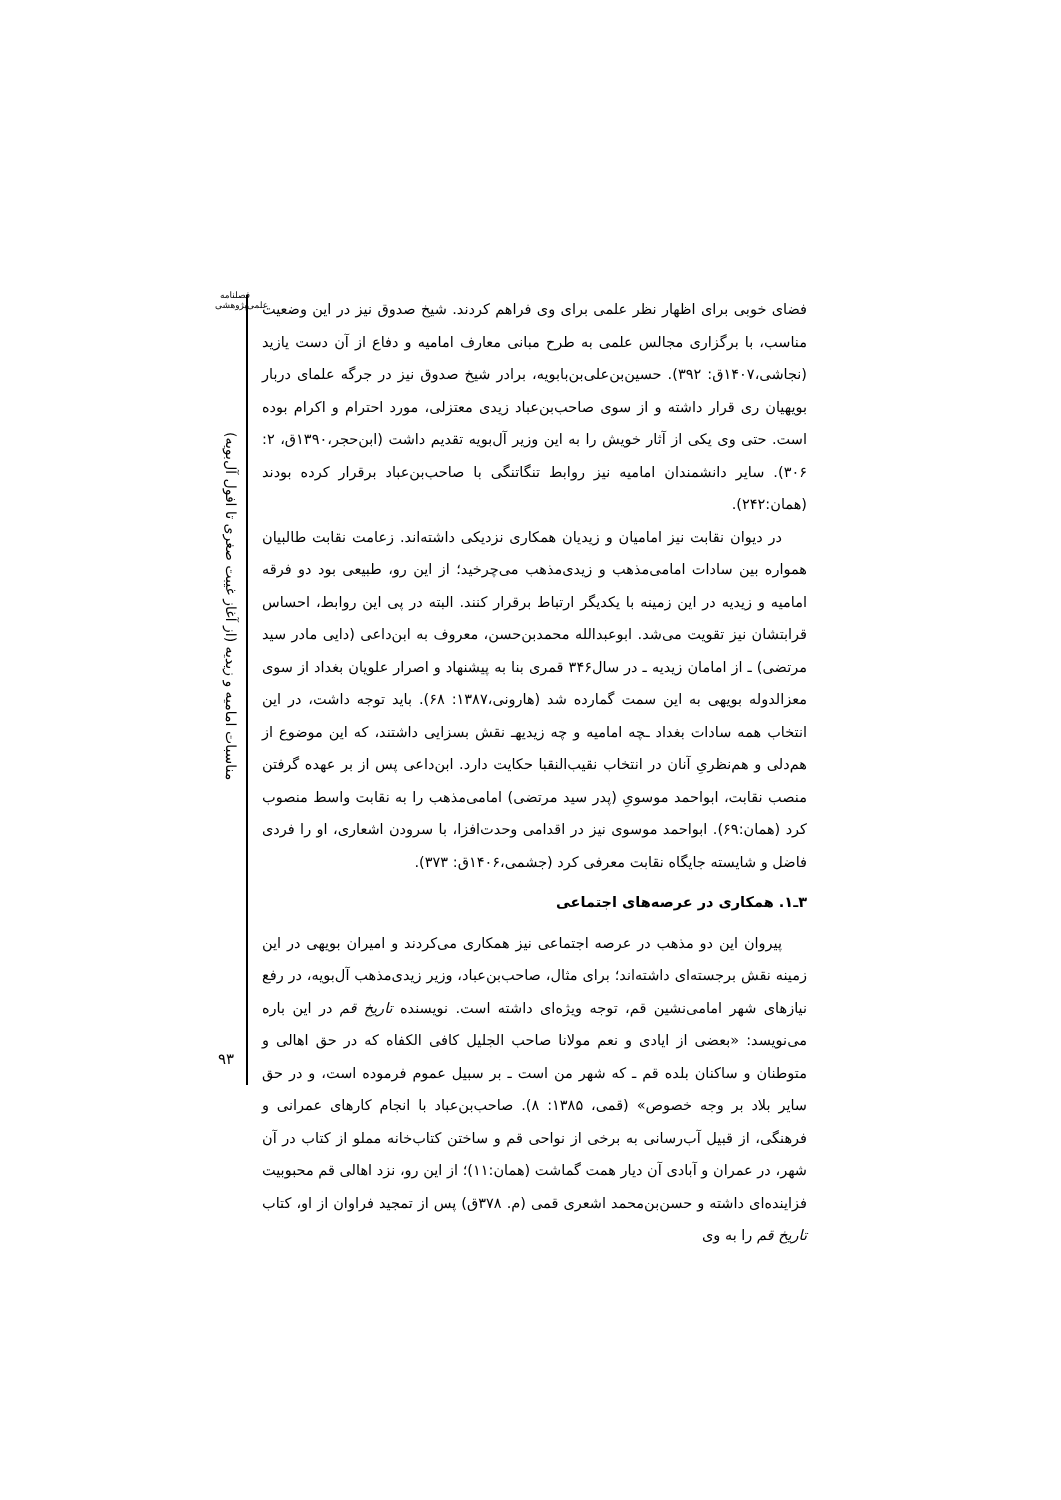فصلنامه علمی‌پژوهشی
مناسبات امامیه و زیدیه (از آغاز غیبت صغری تا افول آل‌بویه)
۹۳
فضای خوبی برای اظهار نظر علمی برای وی فراهم کردند. شیخ صدوق نیز در این وضعیت مناسب، با برگزاری مجالس علمی به طرح مبانی معارف امامیه و دفاع از آن دست یازید (نجاشی،۱۴۰۷ق: ۳۹۲). حسین‌بن‌علی‌بن‌بابویه، برادر شیخ صدوق نیز در جرگه علمای دربار بویهیان ری قرار داشته و از سوی صاحب‌بن‌عباد زیدی معتزلی، مورد احترام و اکرام بوده است. حتی وی یکی از آثار خویش را به این وزیر آل‌بویه تقدیم داشت (ابن‌حجر،۱۳۹۰ق، ۲: ۳۰۶). سایر دانشمندان امامیه نیز روابط تنگاتنگی با صاحب‌بن‌عباد برقرار کرده بودند (همان:۲۴۲).
در دیوان نقابت نیز امامیان و زیدیان همکاری نزدیکی داشته‌اند. زعامت نقابت طالبیان همواره بین سادات امامی‌مذهب و زیدی‌مذهب می‌چرخید؛ از این رو، طبیعی بود دو فرقه امامیه و زیدیه در این زمینه با یکدیگر ارتباط برقرار کنند. البته در پی این روابط، احساس قرابتشان نیز تقویت می‌شد. ابوعبدالله محمدبن‌حسن، معروف به ابن‌داعی (دایی مادر سید مرتضی) ـ از امامان زیدیه ـ در سال۳۴۶ قمری بنا به پیشنهاد و اصرار علویان بغداد از سوی معزالدوله بویهی به این سمت گمارده شد (هارونی،۱۳۸۷: ۶۸). باید توجه داشت، در این انتخاب همه سادات بغداد ـچه امامیه و چه زیدیهـ نقش بسزایی داشتند، که این موضوع از هم‌دلی و هم‌نظریِ آنان در انتخاب نقیب‌النقبا حکایت دارد. ابن‌داعی پس از بر عهده گرفتن منصب نقابت، ابواحمد موسویِ (پدر سید مرتضی) امامی‌مذهب را به نقابت واسط منصوب کرد (همان:۶۹). ابواحمد موسوی نیز در اقدامی وحدت‌افزا، با سرودن اشعاری، او را فردی فاضل و شایسته جایگاه نقابت معرفی کرد (جشمی،۱۴۰۶ق: ۳۷۳).
۳ـ۱. همکاری در عرصه‌های اجتماعی
پیروان این دو مذهب در عرصه اجتماعی نیز همکاری می‌کردند و امیران بویهی در این زمینه نقش برجسته‌ای داشته‌اند؛ برای مثال، صاحب‌بن‌عباد، وزیر زیدی‌مذهب آل‌بویه، در رفع نیازهای شهر امامی‌نشین قم، توجه ویژه‌ای داشته است. نویسنده تاریخ قم در این باره می‌نویسد: «بعضی از ایادی و نعم مولانا صاحب الجلیل کافی الکفاه که در حق اهالی و متوطنان و ساکنان بلده قم ـ که شهر من است ـ بر سبیل عموم فرموده است، و در حق سایر بلاد بر وجه خصوص» (قمی، ۱۳۸۵: ۸). صاحب‌بن‌عباد با انجام کارهای عمرانی و فرهنگی، از قبیل آب‌رسانی به برخی از نواحی قم و ساختن کتاب‌خانه مملو از کتاب در آن شهر، در عمران و آبادی آن دیار همت گماشت (همان:۱۱)؛ از این رو، نزد اهالی قم محبوبیت فزاینده‌ای داشته و حسن‌بن‌محمد اشعری قمی (م. ۳۷۸ق) پس از تمجید فراوان از او، کتاب تاریخ قم را به وی